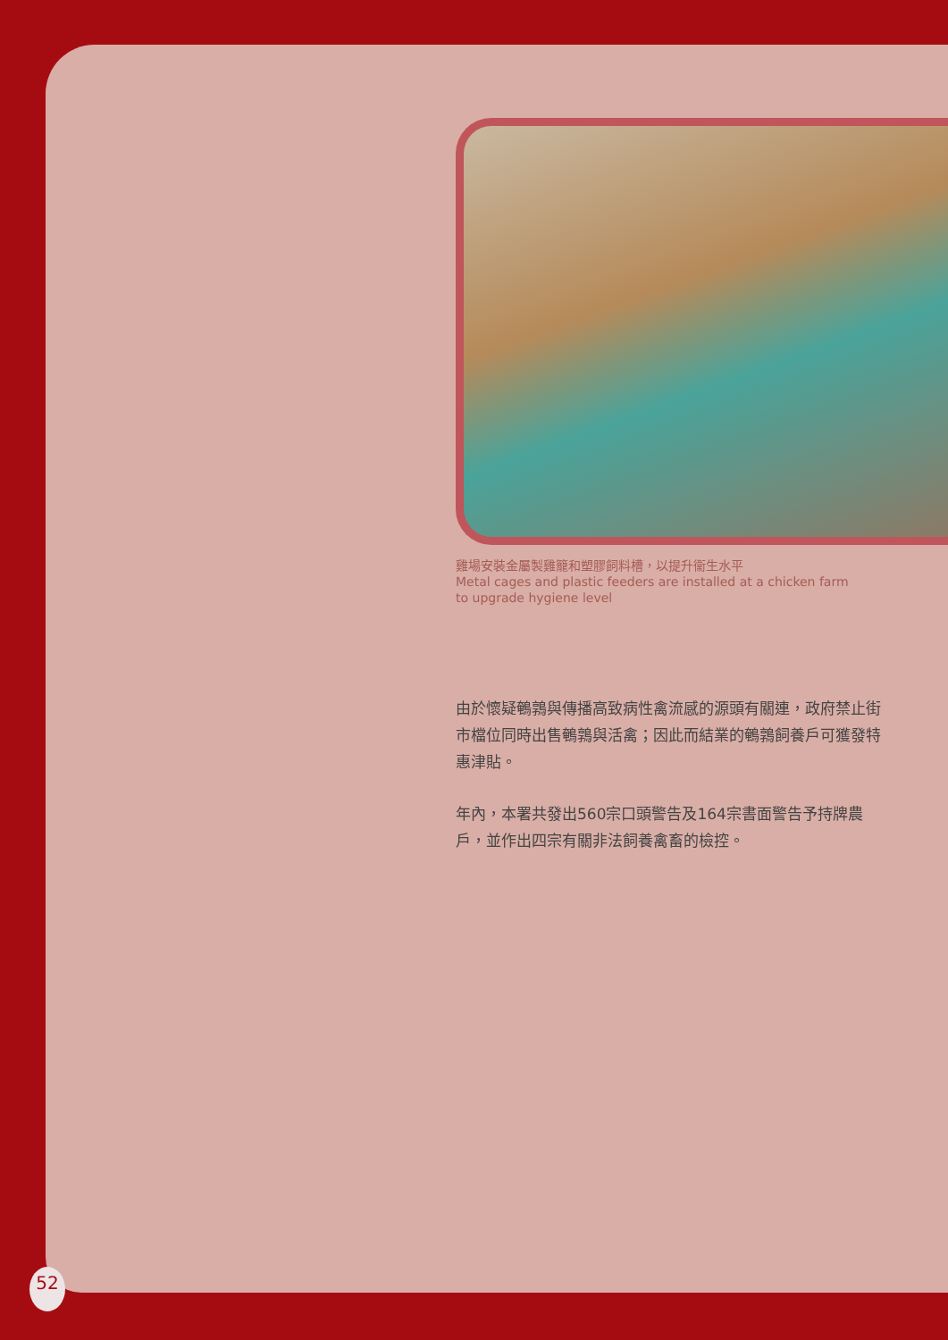雞場安裝金屬製雞籠和塑膠飼料槽，以提升衞生水平
Metal cages and plastic feeders are installed at a chicken farm to upgrade hygiene level
由於懷疑鵪鶉與傳播高致病性禽流感的源頭有關連，政府禁止街市檔位同時出售鵪鶉與活禽；因此而結業的鵪鶉飼養戶可獲發特惠津貼。
年內，本署共發出560宗口頭警告及164宗書面警告予持牌農戶，並作出四宗有關非法飼養禽畜的檢控。
52